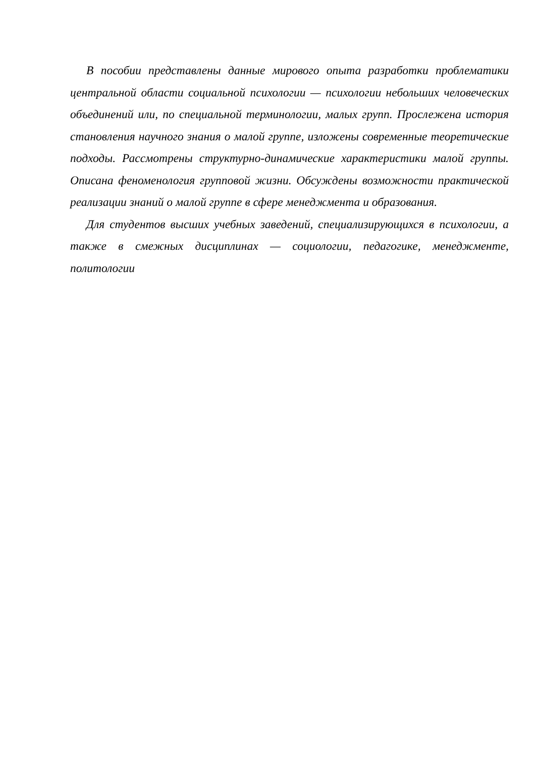В пособии представлены данные мирового опыта разработки проблематики центральной области социальной психологии — психологии небольших человеческих объединений или, по специальной терминологии, малых групп. Прослежена история становления научного знания о малой группе, изложены современные теоретические подходы. Рассмотрены структурно-динамические характеристики малой группы. Описана феноменология групповой жизни. Обсуждены возможности практической реализации знаний о малой группе в сфере менеджмента и образования.
Для студентов высших учебных заведений, специализирующихся в психологии, а также в смежных дисциплинах — социологии, педагогике, менеджменте, политологии